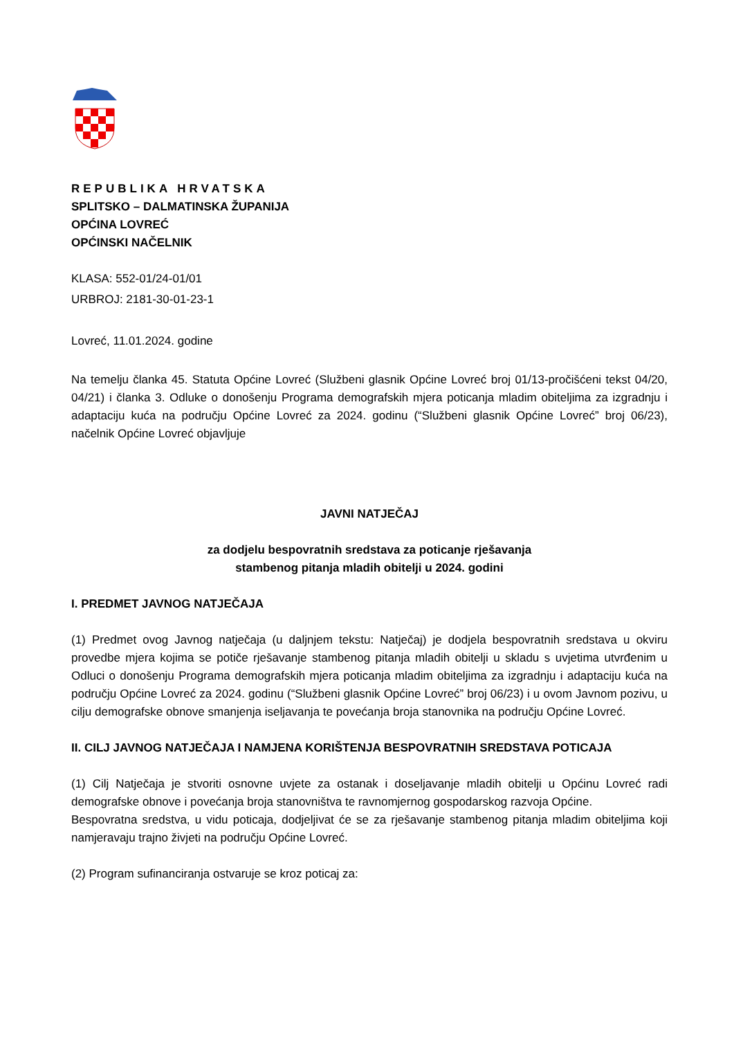REPUBLIKA HRVATSKA
SPLITSKO – DALMATINSKA ŽUPANIJA
OPĆINA LOVREĆ
OPĆINSKI NAČELNIK
KLASA: 552-01/24-01/01
URBROJ: 2181-30-01-23-1
Lovreć, 11.01.2024. godine
Na temelju članka 45. Statuta Općine Lovreć (Službeni glasnik Općine Lovreć broj 01/13-pročišćeni tekst 04/20, 04/21) i članka 3. Odluke o donošenju Programa demografskih mjera poticanja mladim obiteljima za izgradnju i adaptaciju kuća na području Općine Lovreć za 2024. godinu (“Službeni glasnik Općine Lovreć” broj 06/23), načelnik Općine Lovreć objavljuje
JAVNI NATJEČAJ
za dodjelu bespovratnih sredstava za poticanje rješavanja
stambenog pitanja mladih obitelji u 2024. godini
I. PREDMET JAVNOG NATJEČAJA
(1) Predmet ovog Javnog natječaja (u daljnjem tekstu: Natječaj) je dodjela bespovratnih sredstava u okviru provedbe mjera kojima se potiče rješavanje stambenog pitanja mladih obitelji u skladu s uvjetima utvrđenim u Odluci o donošenju Programa demografskih mjera poticanja mladim obiteljima za izgradnju i adaptaciju kuća na području Općine Lovreć za 2024. godinu (“Službeni glasnik Općine Lovreć” broj 06/23) i u ovom Javnom pozivu, u cilju demografske obnove smanjenja iseljavanja te povećanja broja stanovnika na području Općine Lovreć.
II. CILJ JAVNOG NATJEČAJA I NAMJENA KORIŠTENJA BESPOVRATNIH SREDSTAVA POTICAJA
(1) Cilj Natječaja je stvoriti osnovne uvjete za ostanak i doseljavanje mladih obitelji u Općinu Lovreć radi demografske obnove i povećanja broja stanovništva te ravnomjernog gospodarskog razvoja Općine.
Bespovratna sredstva, u vidu poticaja, dodjeljivat će se za rješavanje stambenog pitanja mladim obiteljima koji namjeravaju trajno živjeti na području Općine Lovreć.
(2) Program sufinanciranja ostvaruje se kroz poticaj za: